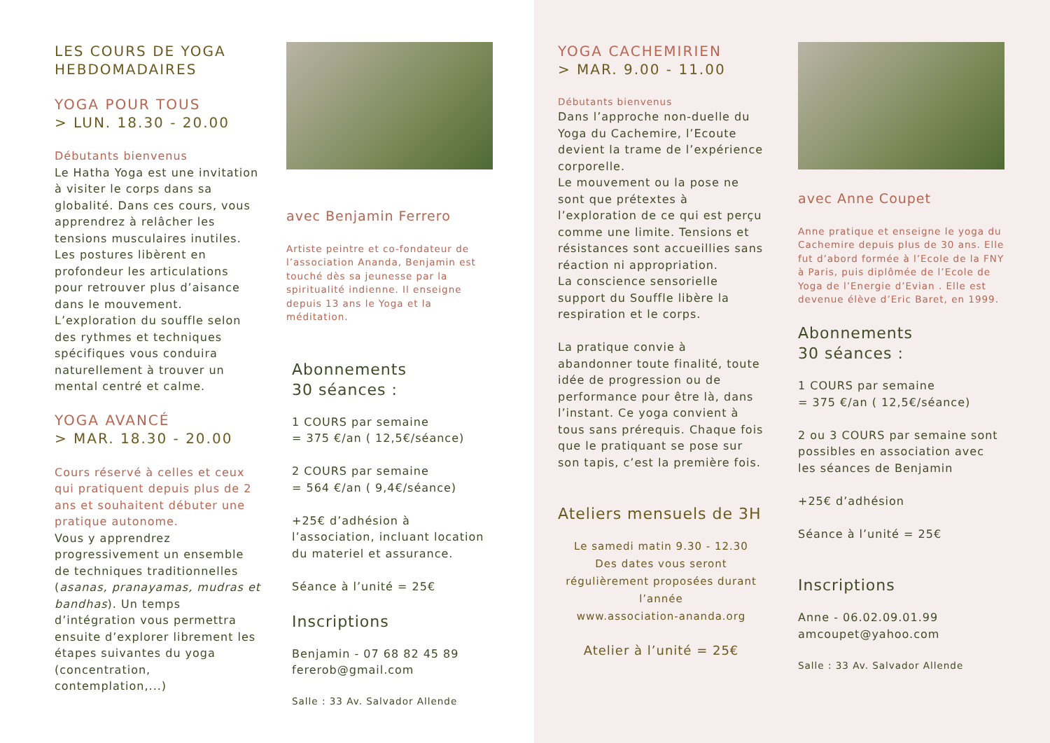LES COURS DE YOGA
HEBDOMADAIRES
YOGA POUR TOUS
> LUN. 18.30 - 20.00
Débutants bienvenus
Le Hatha Yoga est une invitation à visiter le corps dans sa globalité. Dans ces cours, vous apprendrez à relâcher les tensions musculaires inutiles. Les postures libèrent en profondeur les articulations pour retrouver plus d’aisance dans le mouvement. L’exploration du souffle selon des rythmes et techniques spécifiques vous conduira naturellement à trouver un mental centré et calme.
YOGA AVANCÉ
> MAR. 18.30 - 20.00
Cours réservé à celles et ceux qui pratiquent depuis plus de 2 ans et souhaitent débuter une pratique autonome.
Vous y apprendrez progressivement un ensemble de techniques traditionnelles (asanas, pranayamas, mudras et bandhas). Un temps d’intégration vous permettra ensuite d’explorer librement les étapes suivantes du yoga (concentration, contemplation,...)
avec Benjamin Ferrero
Artiste peintre et co-fondateur de l’association Ananda, Benjamin est touché dès sa jeunesse par la spiritualité indienne. Il enseigne depuis 13 ans le Yoga et la méditation.
Abonnements
30 séances :
1 COURS par semaine
= 375 €/an ( 12,5€/séance)
2 COURS par semaine
= 564 €/an ( 9,4€/séance)
+25€ d’adhésion à l’association, incluant location du materiel et assurance.
Séance à l’unité = 25€
Inscriptions
Benjamin - 07 68 82 45 89
fererob@gmail.com
Salle : 33 Av. Salvador Allende
YOGA CACHEMIRIEN
> MAR. 9.00 - 11.00
Débutants bienvenus
Dans l’approche non-duelle du Yoga du Cachemire, l’Ecoute devient la trame de l’expérience corporelle.
Le mouvement ou la pose ne sont que prétextes à l’exploration de ce qui est perçu comme une limite. Tensions et résistances sont accueillies sans réaction ni appropriation.
La conscience sensorielle support du Souffle libère la respiration et le corps.
La pratique convie à abandonner toute finalité, toute idée de progression ou de performance pour être là, dans l’instant. Ce yoga convient à tous sans prérequis. Chaque fois que le pratiquant se pose sur son tapis, c’est la première fois.
Ateliers mensuels de 3H
Le samedi matin 9.30 - 12.30
Des dates vous seront régulièrement proposées durant l’année
www.association-ananda.org
Atelier à l’unité = 25€
avec Anne Coupet
Anne pratique et enseigne le yoga du Cachemire depuis plus de 30 ans. Elle fut d’abord formée à l’Ecole de la FNY à Paris, puis diplômée de l’Ecole de Yoga de l’Energie d’Evian . Elle est devenue élève d’Eric Baret, en 1999.
Abonnements
30 séances :
1 COURS par semaine
= 375 €/an ( 12,5€/séance)
2 ou 3 COURS par semaine sont possibles en association avec les séances de Benjamin
+25€ d’adhésion
Séance à l’unité = 25€
Inscriptions
Anne - 06.02.09.01.99
amcoupet@yahoo.com
Salle : 33 Av. Salvador Allende